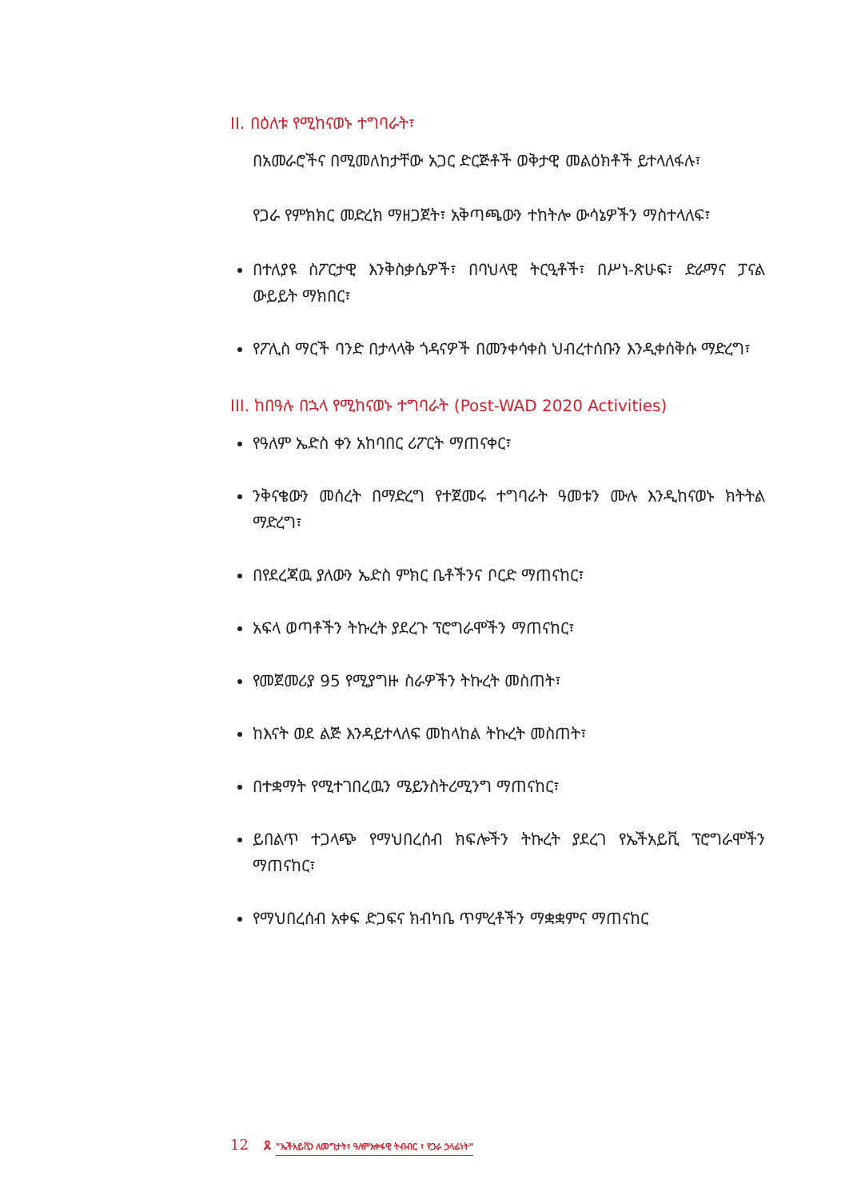II. በዕለቱ የሚከናወኑ ተግባራት፣
በአመራሮችና በሚመለከታቸው አጋር ድርጅቶች ወቅታዊ መልዕክቶች ይተላለፋሉ፣
የጋራ የምክክር መድረክ ማዘጋጀት፣ አቅጣጫውን ተከትሎ ውሳኔዎችን ማስተላለፍ፣
በተለያዩ ስፖርታዊ እንቅስቃሴዎች፣ በባህላዊ ትርዒቶች፣ በሥነ-ጽሁፍ፣ ድራማና ፓናል ውይይት ማክበር፣
የፖሊስ ማርች ባንድ በታላላቅ ጎዳናዎች በመንቀሳቀስ ህብረተሰቡን እንዲቀሰቅሱ ማድረግ፣
III. ከበዓሉ በኋላ የሚከናወኑ ተግባራት (Post-WAD 2020 Activities)
የዓለም ኤድስ ቀን አከባበር ሪፖርት ማጠናቀር፣
ንቅናቄውን መሰረት በማድረግ የተጀመሩ ተግባራት ዓመቱን ሙሉ እንዲከናወኑ ክትትል ማድረግ፣
በየደረጃዉ ያለውን ኤድስ ምክር ቤቶችንና ቦርድ ማጠናከር፣
አፍላ ወጣቶችን ትኩረት ያደረጉ ፕሮግራሞችን ማጠናከር፣
የመጀመሪያ 95 የሚያግዙ ስራዎችን ትኩረት መስጠት፣
ከእናት ወደ ልጅ እንዳይተላለፍ መከላከል ትኩረት መስጠት፣
በተቋማት የሚተገበረዉን ሜይንስትሪሚንግ ማጠናከር፣
ይበልጥ ተጋላጭ የማህበረሰብ ክፍሎችን ትኩረት ያደረገ የኤችአይቪ ፕሮግራሞችን ማጠናከር፣
የማህበረሰብ አቀፍ ድጋፍና ክብካቤ ጥምረቶችን ማቋቋምና ማጠናከር
12 🎗 "ኤችአይቪን ለመግታት፣ ዓለምአቀፋዊ ትብብር ፣ የጋራ ኃላፊነት"